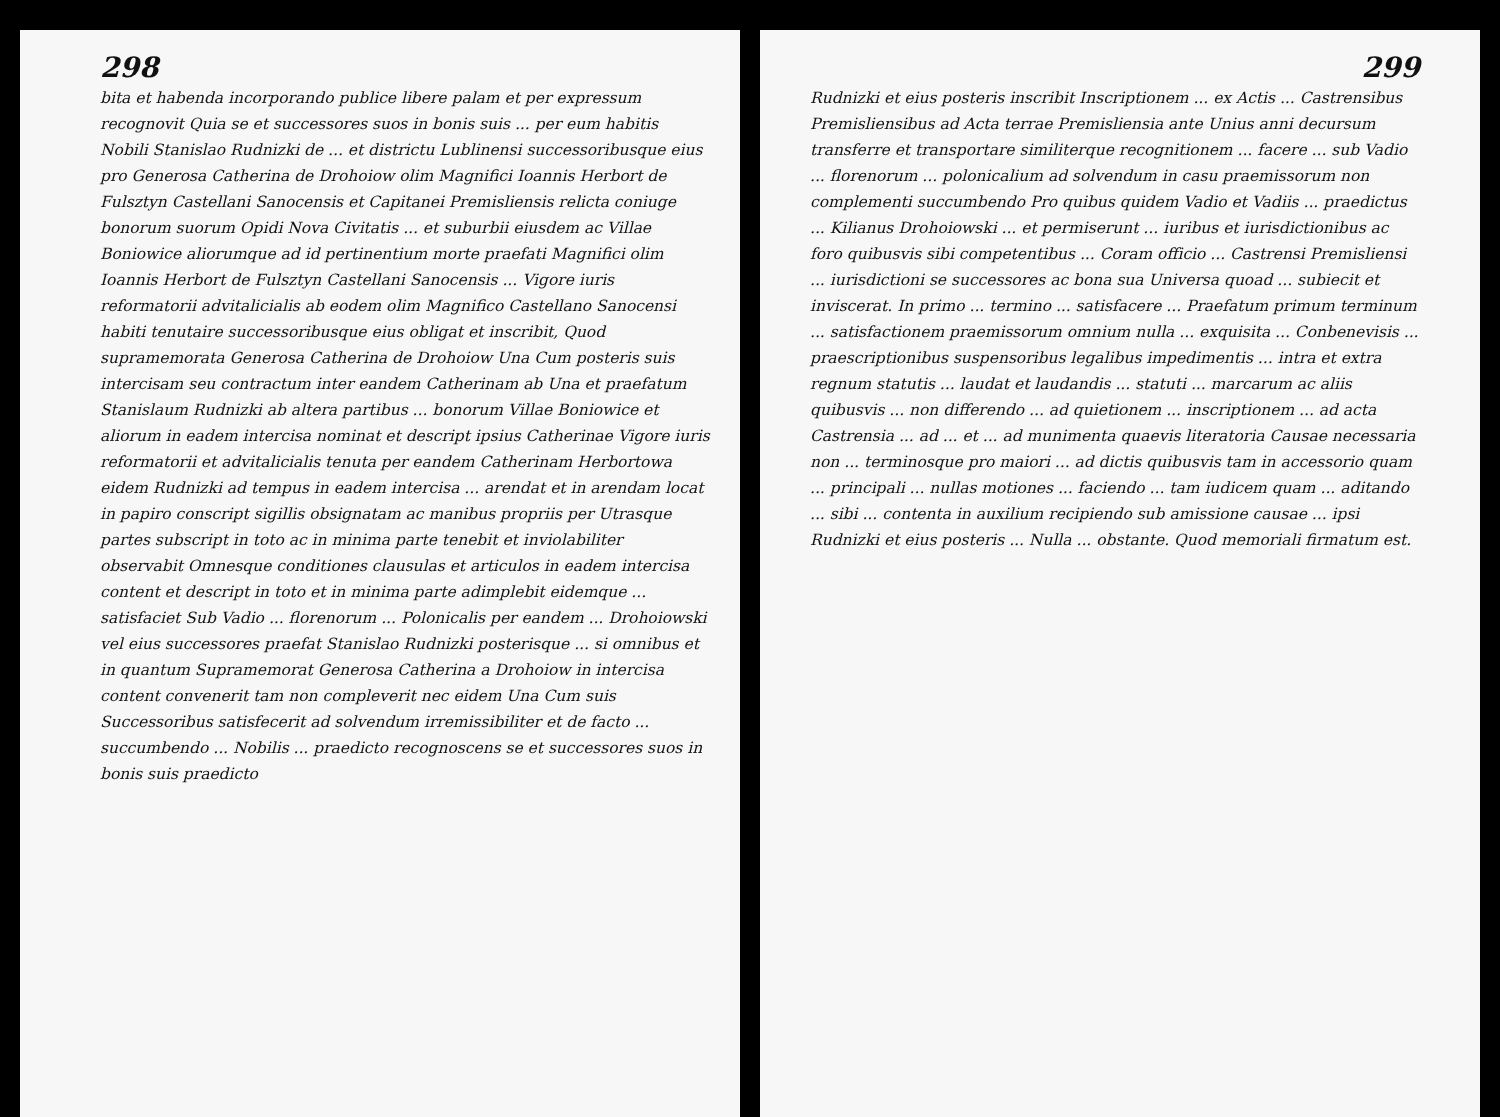298
bita et habenda incorporando publice libere palam et per expressum recognovit Quia se et successores suos in bonis suis ... per eum habitis Nobili Stanislao Rudnizki de ... et districtu Lublinensi successoribusque eius pro Generosa Catherina de Drohoiow olim Magnifici Ioannis Herbort de Fulsztyn Castellani Sanocensis et Capitanei Premisliensis relicta coniuge bonorum suorum Opidi Nova Civitatis ... et suburbii eiusdem ac Villae Boniowice aliorumque ad id pertinentium morte praefati Magnifici olim Ioannis Herbort de Fulsztyn Castellani Sanocensis ... Vigore iuris reformatorii advitalicialis ab eodem olim Magnifico Castellano Sanocensi habiti tenutaire successoribusque eius obligat et inscribit, Quod supramemorata Generosa Catherina de Drohoiow Una Cum posteris suis intercisam seu contractum inter eandem Catherinam ab Una et praefatum Stanislaum Rudnizki ab altera partibus ... bonorum Villae Boniowice et aliorum in eadem intercisa nominat et descript ipsius Catherinae Vigore iuris reformatorii et advitalicialis tenuta per eandem Catherinam Herbortowa eidem Rudnizki ad tempus in eadem intercisa ... arendat et in arendam locat in papiro conscript sigillis obsignatam ac manibus propriis per Utrasque partes subscript in toto ac in minima parte tenebit et inviolabiliter observabit Omnesque conditiones clausulas et articulos in eadem intercisa content et descript in toto et in minima parte adimplebit eidemque ... satisfaciet Sub Vadio ... florenorum ... Polonicalis per eandem ... Drohoiowski vel eius successores praefat Stanislao Rudnizki posterisque ... si omnibus et in quantum Supramemorat Generosa Catherina a Drohoiow in intercisa content convenerit tam non compleverit nec eidem Una Cum suis Successoribus satisfecerit ad solvendum irremissibiliter et de facto ... succumbendo ... Nobilis ... praedicto recognoscens se et successores suos in bonis suis praedicto
299
Rudnizki et eius posteris inscribit Inscriptionem ... ex Actis ... Castrensibus Premisliensibus ad Acta terrae Premisliensia ante Unius anni decursum transferre et transportare similiterque recognitionem ... facere ... sub Vadio ... florenorum ... polonicalium ad solvendum in casu praemissorum non complementi succumbendo Pro quibus quidem Vadio et Vadiis ... praedictus ... Kilianus Drohoiowski ... et permiserunt ... iuribus et iurisdictionibus ac foro quibusvis sibi competentibus ... Coram officio ... Castrensi Premisliensi ... iurisdictioni se successores ac bona sua Universa quoad ... subiecit et inviscerat. In primo ... termino ... satisfacere ... Praefatum primum terminum ... satisfactionem praemissorum omnium nulla ... exquisita ... Conbenevisis ... praescriptionibus suspensoribus legalibus impedimentis ... intra et extra regnum statutis ... laudat et laudandis ... statuti ... marcarum ac aliis quibusvis ... non differendo ... ad quietionem ... inscriptionem ... ad acta Castrensia ... ad ... et ... ad munimenta quaevis literatoria Causae necessaria non ... terminosque pro maiori ... ad dictis quibusvis tam in accessorio quam ... principali ... nullas motiones ... faciendo ... tam iudicem quam ... aditando ... sibi ... contenta in auxilium recipiendo sub amissione causae ... ipsi Rudnizki et eius posteris ... Nulla ... obstante. Quod memoriali firmatum est.